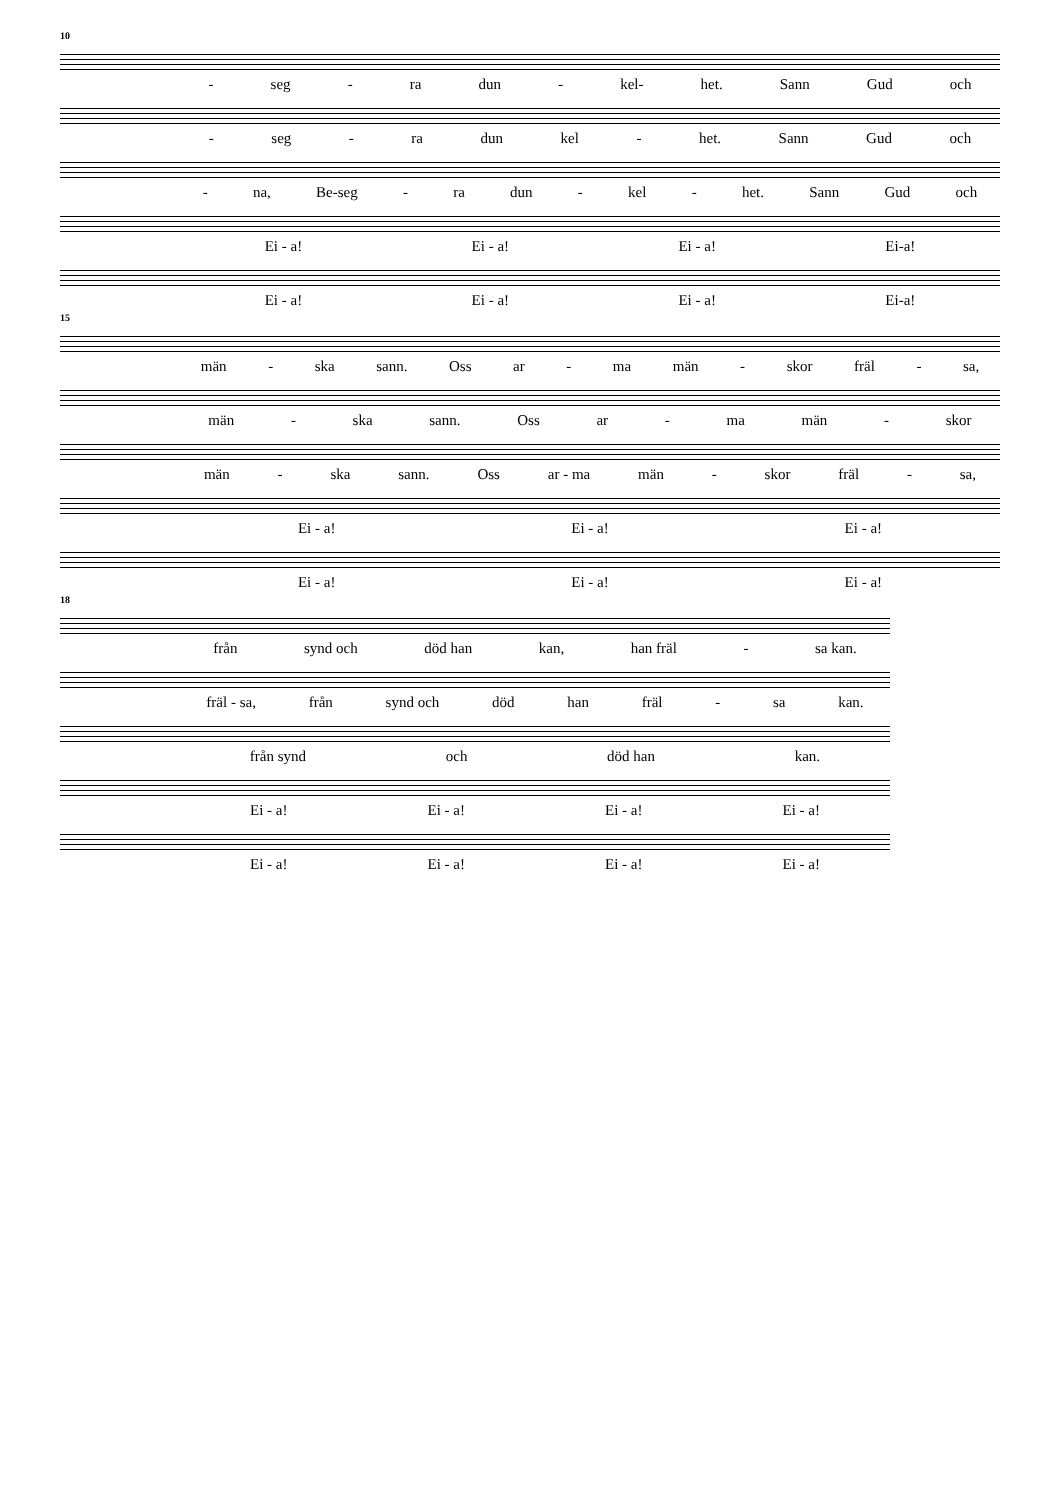10
- seg - ra dun - kel- het. Sann Gud och
- seg - ra dun kel - het. Sann Gud och
- na, Be-seg - ra dun - kel - het. Sann Gud och
Ei - a! Ei - a! Ei - a! Ei-a!
Ei - a! Ei - a! Ei - a! Ei-a!
15
män - ska sann. Oss ar - ma män - skor fräl - sa,
män - ska sann. Oss ar - ma män - skor
män - ska sann. Oss ar - ma män - skor fräl - sa,
Ei - a! Ei - a! Ei - a!
Ei - a! Ei - a! Ei - a!
18
från synd och död han kan, han fräl - sa kan.
fräl - sa, från synd och död han fräl - sa kan.
från synd och död han kan.
Ei - a! Ei - a! Ei - a! Ei - a!
Ei - a! Ei - a! Ei - a! Ei - a!